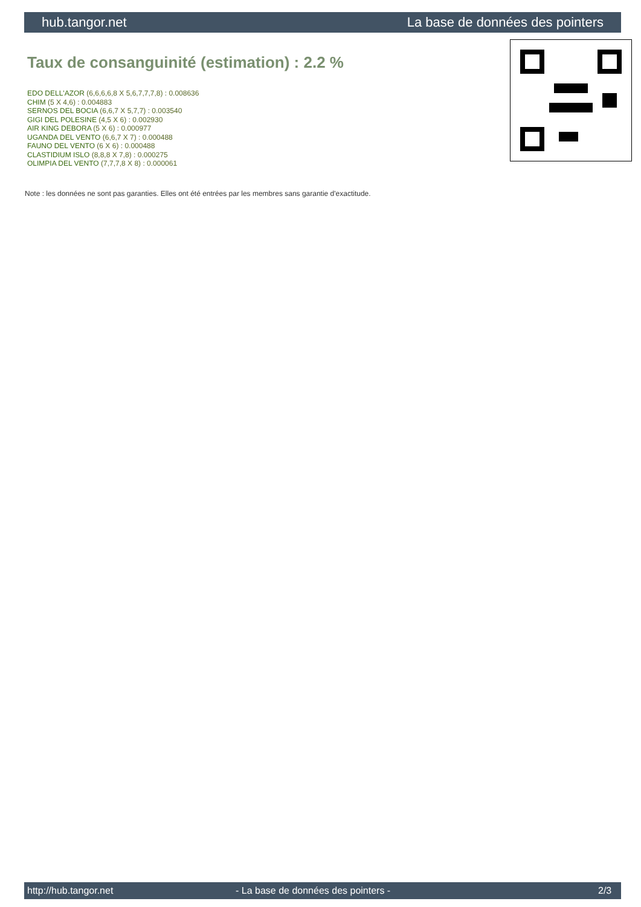hub.tangor.net La base de données des pointers
Taux de consanguinité (estimation) : 2.2 %
EDO DELL'AZOR (6,6,6,6,8 X 5,6,7,7,7,8) : 0.008636
CHIM (5 X 4,6) : 0.004883
SERNOS DEL BOCIA (6,6,7 X 5,7,7) : 0.003540
GIGI DEL POLESINE (4,5 X 6) : 0.002930
AIR KING DEBORA (5 X 6) : 0.000977
UGANDA DEL VENTO (6,6,7 X 7) : 0.000488
FAUNO DEL VENTO (6 X 6) : 0.000488
CLASTIDIUM ISLO (8,8,8 X 7,8) : 0.000275
OLIMPIA DEL VENTO (7,7,7,8 X 8) : 0.000061
Note : les données ne sont pas garanties. Elles ont été entrées par les membres sans garantie d'exactitude.
http://hub.tangor.net - La base de données des pointers - 2/3